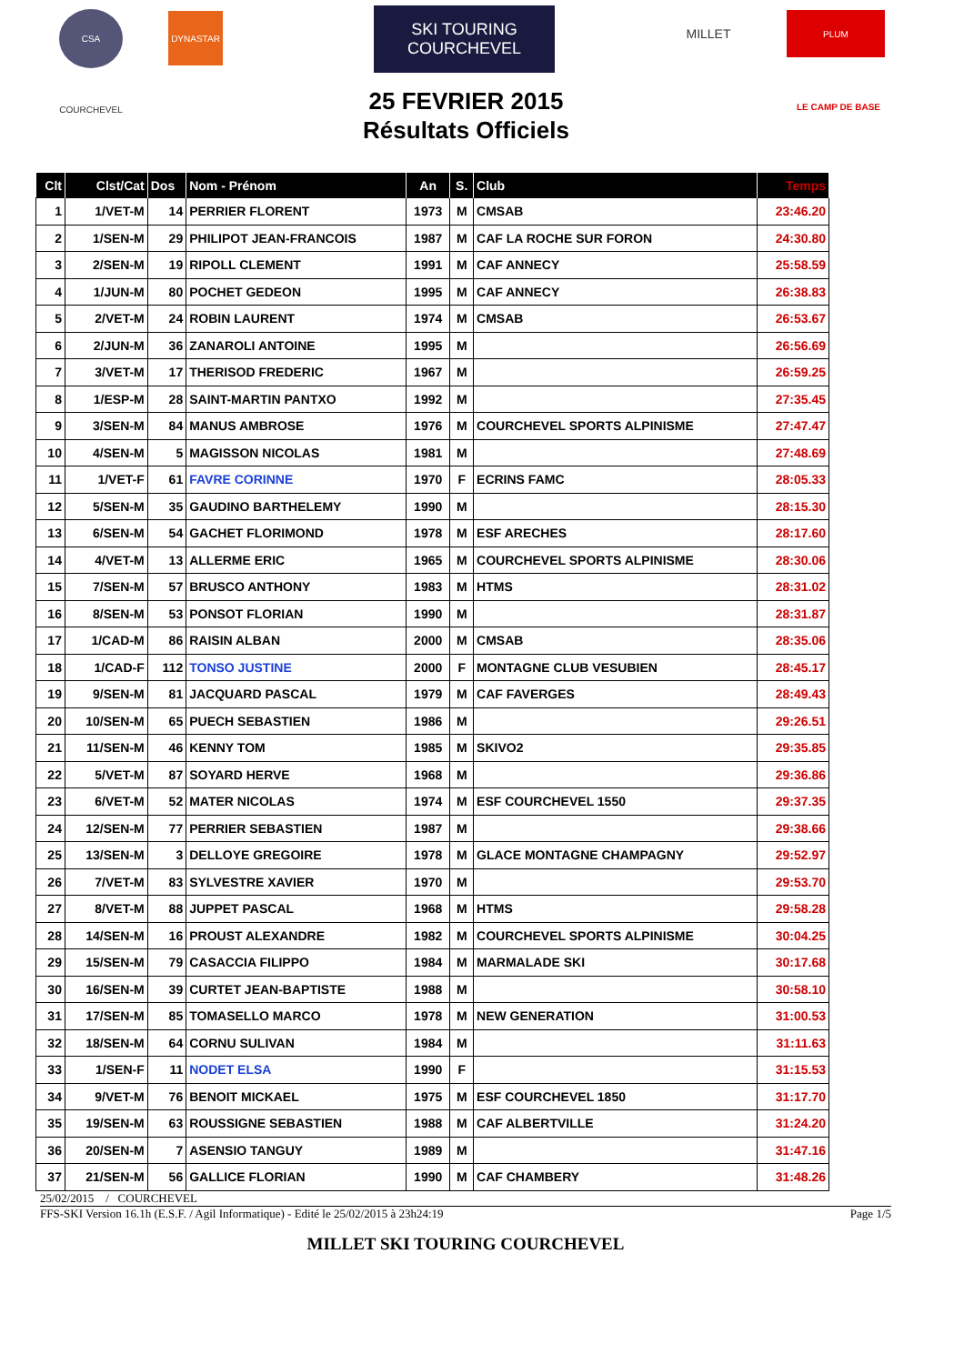CSA DYNASTAR
SKI TOURING COURCHEVEL
MILLET PLUM
COURCHEVEL
LE CAMP DE BASE
25 FEVRIER 2015
Résultats Officiels
| Clt | Clst/Cat | Dos | Nom - Prénom | An | S. | Club | Temps |
| --- | --- | --- | --- | --- | --- | --- | --- |
| 1 | 1/VET-M | 14 | PERRIER FLORENT | 1973 | M | CMSAB | 23:46.20 |
| 2 | 1/SEN-M | 29 | PHILIPOT JEAN-FRANCOIS | 1987 | M | CAF LA ROCHE SUR FORON | 24:30.80 |
| 3 | 2/SEN-M | 19 | RIPOLL CLEMENT | 1991 | M | CAF ANNECY | 25:58.59 |
| 4 | 1/JUN-M | 80 | POCHET GEDEON | 1995 | M | CAF ANNECY | 26:38.83 |
| 5 | 2/VET-M | 24 | ROBIN LAURENT | 1974 | M | CMSAB | 26:53.67 |
| 6 | 2/JUN-M | 36 | ZANAROLI ANTOINE | 1995 | M | | 26:56.69 |
| 7 | 3/VET-M | 17 | THERISOD FREDERIC | 1967 | M | | 26:59.25 |
| 8 | 1/ESP-M | 28 | SAINT-MARTIN PANTXO | 1992 | M | | 27:35.45 |
| 9 | 3/SEN-M | 84 | MANUS AMBROSE | 1976 | M | COURCHEVEL SPORTS ALPINISME | 27:47.47 |
| 10 | 4/SEN-M | 5 | MAGISSON NICOLAS | 1981 | M | | 27:48.69 |
| 11 | 1/VET-F | 61 | FAVRE CORINNE | 1970 | F | ECRINS FAMC | 28:05.33 |
| 12 | 5/SEN-M | 35 | GAUDINO BARTHELEMY | 1990 | M | | 28:15.30 |
| 13 | 6/SEN-M | 54 | GACHET FLORIMOND | 1978 | M | ESF ARECHES | 28:17.60 |
| 14 | 4/VET-M | 13 | ALLERME ERIC | 1965 | M | COURCHEVEL SPORTS ALPINISME | 28:30.06 |
| 15 | 7/SEN-M | 57 | BRUSCO ANTHONY | 1983 | M | HTMS | 28:31.02 |
| 16 | 8/SEN-M | 53 | PONSOT FLORIAN | 1990 | M | | 28:31.87 |
| 17 | 1/CAD-M | 86 | RAISIN ALBAN | 2000 | M | CMSAB | 28:35.06 |
| 18 | 1/CAD-F | 112 | TONSO JUSTINE | 2000 | F | MONTAGNE CLUB VESUBIEN | 28:45.17 |
| 19 | 9/SEN-M | 81 | JACQUARD PASCAL | 1979 | M | CAF FAVERGES | 28:49.43 |
| 20 | 10/SEN-M | 65 | PUECH SEBASTIEN | 1986 | M | | 29:26.51 |
| 21 | 11/SEN-M | 46 | KENNY TOM | 1985 | M | SKIVO2 | 29:35.85 |
| 22 | 5/VET-M | 87 | SOYARD HERVE | 1968 | M | | 29:36.86 |
| 23 | 6/VET-M | 52 | MATER NICOLAS | 1974 | M | ESF COURCHEVEL 1550 | 29:37.35 |
| 24 | 12/SEN-M | 77 | PERRIER SEBASTIEN | 1987 | M | | 29:38.66 |
| 25 | 13/SEN-M | 3 | DELLOYE GREGOIRE | 1978 | M | GLACE MONTAGNE CHAMPAGNY | 29:52.97 |
| 26 | 7/VET-M | 83 | SYLVESTRE XAVIER | 1970 | M | | 29:53.70 |
| 27 | 8/VET-M | 88 | JUPPET PASCAL | 1968 | M | HTMS | 29:58.28 |
| 28 | 14/SEN-M | 16 | PROUST ALEXANDRE | 1982 | M | COURCHEVEL SPORTS ALPINISME | 30:04.25 |
| 29 | 15/SEN-M | 79 | CASACCIA FILIPPO | 1984 | M | MARMALADE SKI | 30:17.68 |
| 30 | 16/SEN-M | 39 | CURTET JEAN-BAPTISTE | 1988 | M | | 30:58.10 |
| 31 | 17/SEN-M | 85 | TOMASELLO MARCO | 1978 | M | NEW GENERATION | 31:00.53 |
| 32 | 18/SEN-M | 64 | CORNU SULIVAN | 1984 | M | | 31:11.63 |
| 33 | 1/SEN-F | 11 | NODET ELSA | 1990 | F | | 31:15.53 |
| 34 | 9/VET-M | 76 | BENOIT MICKAEL | 1975 | M | ESF COURCHEVEL 1850 | 31:17.70 |
| 35 | 19/SEN-M | 63 | ROUSSIGNE SEBASTIEN | 1988 | M | CAF ALBERTVILLE | 31:24.20 |
| 36 | 20/SEN-M | 7 | ASENSIO TANGUY | 1989 | M | | 31:47.16 |
| 37 | 21/SEN-M | 56 | GALLICE FLORIAN | 1990 | M | CAF CHAMBERY | 31:48.26 |
25/02/2015 / COURCHEVEL
FFS-SKI Version 16.1h (E.S.F. / Agil Informatique) - Edité le 25/02/2015 à 23h24:19 Page 1/5
MILLET SKI TOURING COURCHEVEL